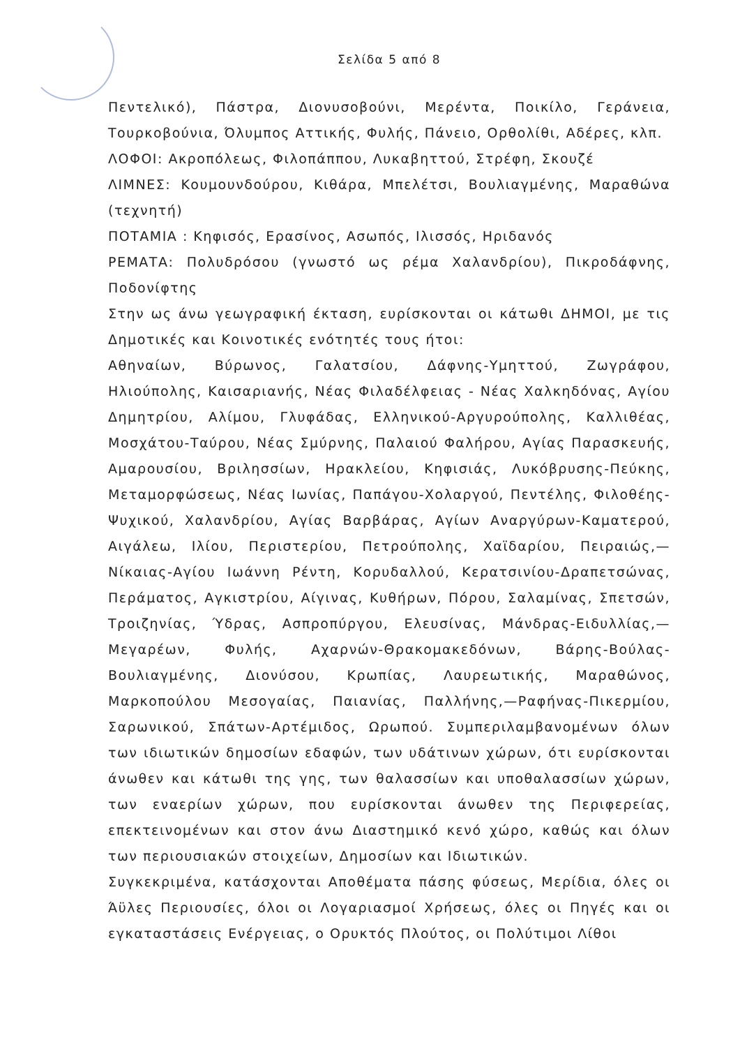Σελίδα 5 από 8
Πεντελικό), Πάστρα, Διονυσοβούνι, Μερέντα, Ποικίλο, Γεράνεια, Τουρκοβούνια, Όλυμπος Αττικής, Φυλής, Πάνειο, Ορθολίθι, Αδέρες, κλπ.
ΛΟΦΟΙ: Ακροπόλεως, Φιλοπάππου, Λυκαβηττού, Στρέφη, Σκουζέ
ΛΙΜΝΕΣ: Κουμουνδούρου, Κιθάρα, Μπελέτσι, Βουλιαγμένης, Μαραθώνα (τεχνητή)
ΠΟΤΑΜΙΑ : Κηφισός, Ερασίνος, Ασωπός, Ιλισσός, Ηριδανός
ΡΕΜΑΤΑ: Πολυδρόσου (γνωστό ως ρέμα Χαλανδρίου), Πικροδάφνης, Ποδονίφτης
Στην ως άνω γεωγραφική έκταση, ευρίσκονται οι κάτωθι ΔΗΜΟΙ, με τις Δημοτικές και Κοινοτικές ενότητές τους ήτοι:
Αθηναίων, Βύρωνος, Γαλατσίου, Δάφνης-Υμηττού, Ζωγράφου, Ηλιούπολης, Καισαριανής, Νέας Φιλαδέλφειας - Νέας Χαλκηδόνας, Αγίου Δημητρίου, Αλίμου, Γλυφάδας, Ελληνικού-Αργυρούπολης, Καλλιθέας, Μοσχάτου-Ταύρου, Νέας Σμύρνης, Παλαιού Φαλήρου, Αγίας Παρασκευής, Αμαρουσίου, Βριλησσίων, Ηρακλείου, Κηφισιάς, Λυκόβρυσης-Πεύκης, Μεταμορφώσεως, Νέας Ιωνίας, Παπάγου-Χολαργού, Πεντέλης, Φιλοθέης-Ψυχικού, Χαλανδρίου, Αγίας Βαρβάρας, Αγίων Αναργύρων-Καματερού, Αιγάλεω, Ιλίου, Περιστερίου, Πετρούπολης, Χαϊδαρίου, Πειραιώς,—Νίκαιας-Αγίου Ιωάννη Ρέντη, Κορυδαλλού, Κερατσινίου-Δραπετσώνας, Περάματος, Αγκιστρίου, Αίγινας, Κυθήρων, Πόρου, Σαλαμίνας, Σπετσών, Τροιζηνίας, Ύδρας, Ασπροπύργου, Ελευσίνας, Μάνδρας-Ειδυλλίας,—Μεγαρέων, Φυλής, Αχαρνών-Θρακομακεδόνων, Βάρης-Βούλας-Βουλιαγμένης, Διονύσου, Κρωπίας, Λαυρεωτικής, Μαραθώνος, Μαρκοπούλου Μεσογαίας, Παιανίας, Παλλήνης,—Ραφήνας-Πικερμίου, Σαρωνικού, Σπάτων-Αρτέμιδος, Ωρωπού. Συμπεριλαμβανομένων όλων των ιδιωτικών δημοσίων εδαφών, των υδάτινων χώρων, ότι ευρίσκονται άνωθεν και κάτωθι της γης, των θαλασσίων και υποθαλασσίων χώρων, των εναερίων χώρων, που ευρίσκονται άνωθεν της Περιφερείας, επεκτεινομένων και στον άνω Διαστημικό κενό χώρο, καθώς και όλων των περιουσιακών στοιχείων, Δημοσίων και Ιδιωτικών.
Συγκεκριμένα, κατάσχονται Αποθέματα πάσης φύσεως, Μερίδια, όλες οι Άϋλες Περιουσίες, όλοι οι Λογαριασμοί Χρήσεως, όλες οι Πηγές και οι εγκαταστάσεις Ενέργειας, ο Ορυκτός Πλούτος, οι Πολύτιμοι Λίθοι